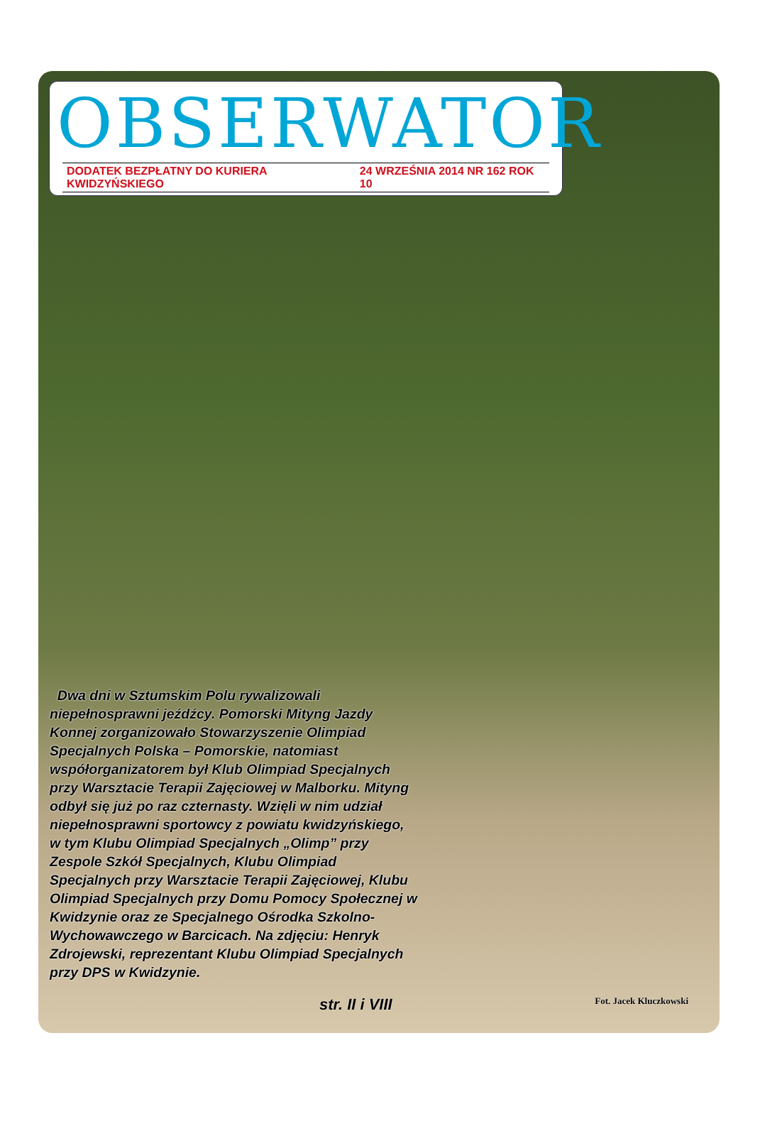OBSERWATOR
DODATEK BEZPŁATNY DO KURIERA KWIDZYŃSKIEGO 24 WRZEŚNIA 2014 NR 162 ROK 10
Dwa dni w Sztumskim Polu rywalizowali niepełnosprawni jeźdźcy. Pomorski Mityng Jazdy Konnej zorganizowało Stowarzyszenie Olimpiad Specjalnych Polska – Pomorskie, natomiast współorganizatorem był Klub Olimpiad Specjalnych przy Warsztacie Terapii Zajęciowej w Malborku. Mityng odbył się już po raz czternasty. Wzięli w nim udział niepełnosprawni sportowcy z powiatu kwidzyńskiego, w tym Klubu Olimpiad Specjalnych „Olimp” przy Zespole Szkół Specjalnych, Klubu Olimpiad Specjalnych przy Warsztacie Terapii Zajęciowej, Klubu Olimpiad Specjalnych przy Domu Pomocy Społecznej w Kwidzynie oraz ze Specjalnego Ośrodka Szkolno-Wychowawczego w Barcicach. Na zdjęciu: Henryk Zdrojewski, reprezentant Klubu Olimpiad Specjalnych przy DPS w Kwidzynie.
str. II i VIII Fot. Jacek Kluczkowski